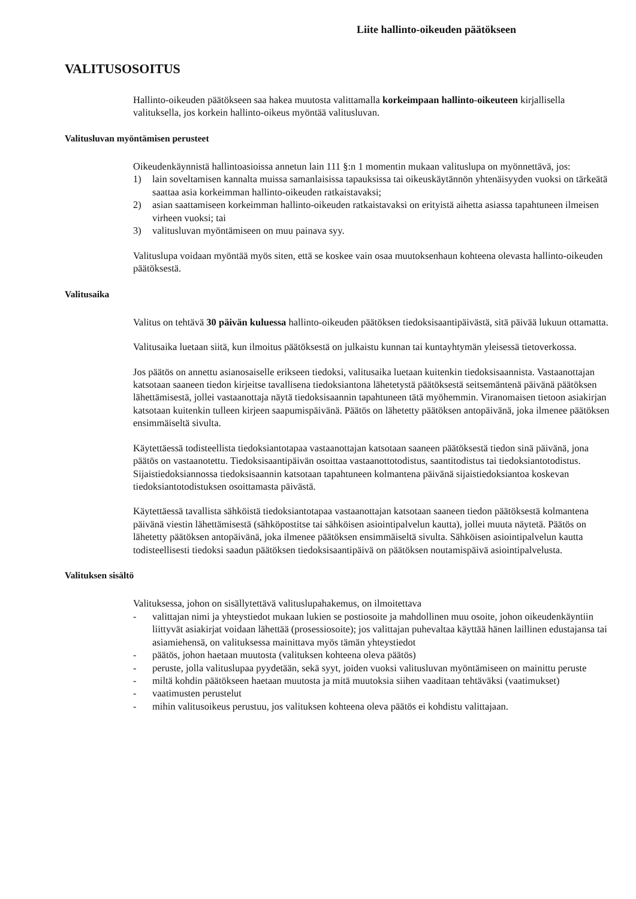Liite hallinto-oikeuden päätökseen
VALITUSOSOITUS
Hallinto-oikeuden päätökseen saa hakea muutosta valittamalla korkeimpaan hallinto-oikeuteen kirjallisella valituksella, jos korkein hallinto-oikeus myöntää valitusluvan.
Valitusluvan myöntämisen perusteet
Oikeudenkäynnistä hallintoasioissa annetun lain 111 §:n 1 momentin mukaan valituslupa on myönnettävä, jos:
1) lain soveltamisen kannalta muissa samanlaisissa tapauksissa tai oikeuskäytännön yhtenäisyyden vuoksi on tärkeätä saattaa asia korkeimman hallinto-oikeuden ratkaistavaksi;
2) asian saattamiseen korkeimman hallinto-oikeuden ratkaistavaksi on erityistä aihetta asiassa tapahtuneen ilmeisen virheen vuoksi; tai
3) valitusluvan myöntämiseen on muu painava syy.
Valituslupa voidaan myöntää myös siten, että se koskee vain osaa muutoksenhaun kohteena olevasta hallinto-oikeuden päätöksestä.
Valitusaika
Valitus on tehtävä 30 päivän kuluessa hallinto-oikeuden päätöksen tiedoksisaantipäivästä, sitä päivää lukuun ottamatta.
Valitusaika luetaan siitä, kun ilmoitus päätöksestä on julkaistu kunnan tai kuntayhtymän yleisessä tietoverkossa.
Jos päätös on annettu asianosaiselle erikseen tiedoksi, valitusaika luetaan kuitenkin tiedoksisaannista. Vastaanottajan katsotaan saaneen tiedon kirjeitse tavallisena tiedoksiantona lähetetystä päätöksestä seitsemäntenä päivänä päätöksen lähettämisestä, jollei vastaanottaja näytä tiedoksisaannin tapahtuneen tätä myöhemmin. Viranomaisen tietoon asiakirjan katsotaan kuitenkin tulleen kirjeen saapumispäivänä. Päätös on lähetetty päätöksen antopäivänä, joka ilmenee päätöksen ensimmäiseltä sivulta.
Käytettäessä todisteellista tiedoksiantotapaa vastaanottajan katsotaan saaneen päätöksestä tiedon sinä päivänä, jona päätös on vastaanotettu. Tiedoksisaantipäivän osoittaa vastaanottotodistus, saantitodistus tai tiedoksiantotodistus. Sijaistiedoksiannossa tiedoksisaannin katsotaan tapahtuneen kolmantena päivänä sijaistiedoksiantoa koskevan tiedoksiantotodistuksen osoittamasta päivästä.
Käytettäessä tavallista sähköistä tiedoksiantotapaa vastaanottajan katsotaan saaneen tiedon päätöksestä kolmantena päivänä viestin lähettämisestä (sähköpostitse tai sähköisen asiointipalvelun kautta), jollei muuta näytetä. Päätös on lähetetty päätöksen antopäivänä, joka ilmenee päätöksen ensimmäiseltä sivulta. Sähköisen asiointipalvelun kautta todisteellisesti tiedoksi saadun päätöksen tiedoksisaantipäivä on päätöksen noutamispäivä asiointipalvelusta.
Valituksen sisältö
Valituksessa, johon on sisällytettävä valituslupahakemus, on ilmoitettava
- valittajan nimi ja yhteystiedot mukaan lukien se postiosoite ja mahdollinen muu osoite, johon oikeudenkäyntiin liittyvät asiakirjat voidaan lähettää (prosessiosoite); jos valittajan puhevaltaa käyttää hänen laillinen edustajansa tai asiamiehensä, on valituksessa mainittava myös tämän yhteystiedot
- päätös, johon haetaan muutosta (valituksen kohteena oleva päätös)
- peruste, jolla valituslupaa pyydetään, sekä syyt, joiden vuoksi valitusluvan myöntämiseen on mainittu peruste
- miltä kohdin päätökseen haetaan muutosta ja mitä muutoksia siihen vaaditaan tehtäväksi (vaatimukset)
- vaatimusten perustelut
- mihin valitusoikeus perustuu, jos valituksen kohteena oleva päätös ei kohdistu valittajaan.